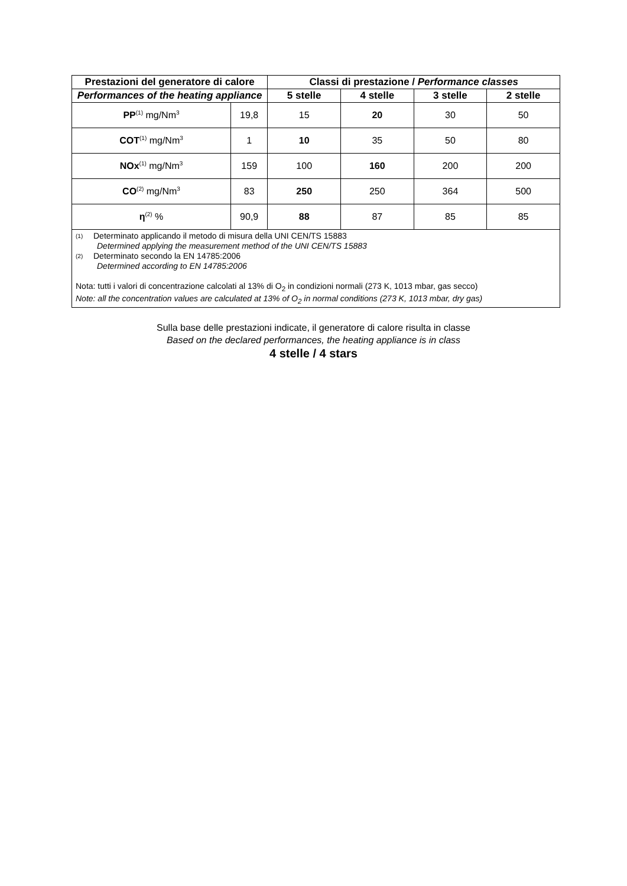| Prestazioni del generatore di calore | | Classi di prestazione / Performance classes | | | |
| --- | --- | --- | --- | --- | --- |
| Performances of the heating appliance | | 5 stelle | 4 stelle | 3 stelle | 2 stelle |
| PP<sup>(1)</sup> mg/Nm<sup>3</sup> | 19,8 | 15 | 20 | 30 | 50 |
| COT<sup>(1)</sup> mg/Nm<sup>3</sup> | 1 | 10 | 35 | 50 | 80 |
| NOx<sup>(1)</sup> mg/Nm<sup>3</sup> | 159 | 100 | 160 | 200 | 200 |
| CO<sup>(2)</sup> mg/Nm<sup>3</sup> | 83 | 250 | 250 | 364 | 500 |
| η<sup>(2)</sup> % | 90,9 | 88 | 87 | 85 | 85 |
| (1) Determinato applicando il metodo di misura della UNI CEN/TS 15883 Determined applying the measurement method of the UNI CEN/TS 15883 (2) Determinato secondo la EN 14785:2006 Determined according to EN 14785:2006 Nota: tutti i valori di concentrazione calcolati al 13% di O<sub>2</sub> in condizioni normali (273 K, 1013 mbar, gas secco) Note: all the concentration values are calculated at 13% of O<sub>2</sub> in normal conditions (273 K, 1013 mbar, dry gas) | | | | | |
Sulla base delle prestazioni indicate, il generatore di calore risulta in classe
Based on the declared performances, the heating appliance is in class
4 stelle / 4 stars